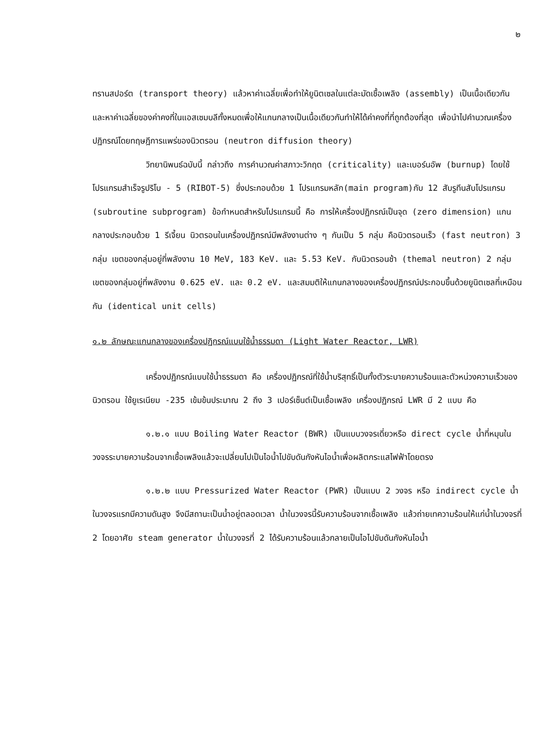๒
ทรานสปอร์ต (transport theory) แล้วหาค่าเฉลี่ยเพื่อทำให้ยูนิตเซลในแต่ละมัดเชื้อเพลิง (assembly) เป็นเนื้อเดียวกัน และหาค่าเฉลี่ยของค่าคงที่ในแอสเซมบลีทั้งหมดเพื่อให้แกนกลางเป็นเนื้อเดียวกันทำให้ได้ค่าคงที่ที่ถูกต้องที่สุด เพื่อนำไปคำนวณเครื่องปฏิกรณ์โดยทฤษฎีการแพร่ของนิวตรอน (neutron diffusion theory)
วิทยานิพนธ์ฉบับนี้ กล่าวถึง การคำนวณค่าสภาวะวิกฤต (criticality) และเบอร์นอัพ (burnup) โดยใช้โปรแกรมสำเร็จรูปริโบ - 5 (RIBOT-5) ซึ่งประกอบด้วย 1 โปรแกรมหลัก(main program)กับ 12 สับรูทีนสับโปรแกรม (subroutine subprogram) ข้อกำหนดสำหรับโปรแกรมนี้ คือ การให้เครื่องปฏิกรณ์เป็นจุด (zero dimension) แกนกลางประกอบด้วย 1 รีเจี้ยน นิวตรอนในเครื่องปฏิกรณ์มีพลังงานต่าง ๆ กันเป็น 5 กลุ่ม คือนิวตรอนเร็ว (fast neutron) 3 กลุ่ม เขตของกลุ่มอยู่ที่พลังงาน 10 MeV, 183 KeV. และ 5.53 KeV. กับนิวตรอนช้า (themal neutron) 2 กลุ่ม เขตของกลุ่มอยู่ที่พลังงาน 0.625 eV. และ 0.2 eV. และสมมติให้แกนกลางของเครื่องปฏิกรณ์ประกอบขึ้นด้วยยูนิตเซลที่เหมือนกัน (identical unit cells)
๑.๒ ลักษณะแกนกลางของเครื่องปฏิกรณ์แบบใช้น้ำธรรมดา (Light Water Reactor, LWR)
เครื่องปฏิกรณ์แบบใช้น้ำธรรมดา คือ เครื่องปฏิกรณ์ที่ใช้น้ำบริสุทธิ์เป็นทั้งตัวระบายความร้อนและตัวหน่วงความเร็วของนิวตรอน ใช้ยูเรเนียม -235 เข้มข้นประมาณ 2 ถึง 3 เปอร์เซ็นต์เป็นเชื้อเพลิง เครื่องปฏิกรณ์ LWR มี 2 แบบ คือ
๑.๒.๑ แบบ Boiling Water Reactor (BWR) เป็นแบบวงจรเดี่ยวหรือ direct cycle น้ำที่หมุนในวงจรระบายความร้อนจากเชื้อเพลิงแล้วจะเปลี่ยนไปเป็นไอน้ำไปขับดันกังหันไอน้ำเพื่อผลิตกระแสไฟฟ้าโดยตรง
๑.๒.๒ แบบ Pressurized Water Reactor (PWR) เป็นแบบ 2 วงจร หรือ indirect cycle น้ำในวงจรแรกมีความดันสูง จึงมีสถานะเป็นน้ำอยู่ตลอดเวลา น้ำในวงจรนี้รับความร้อนจากเชื้อเพลิง แล้วถ่ายเทความร้อนให้แก่น้ำในวงจรที่ 2 โดยอาศัย steam generator น้ำในวงจรที่ 2 ได้รับความร้อนแล้วกลายเป็นไอไปขับดันกังหันไอน้ำ